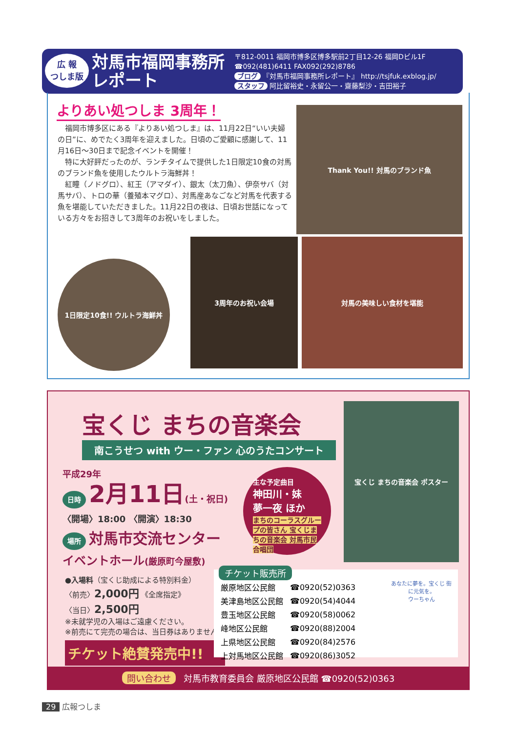広 報
つしま版
対馬市福岡事務所
レポート
〒812-0011 福岡市博多区博多駅前2丁目12-26 福岡Dビル1F
☎092(481)6411 FAX092(292)8786
ブログ 『対馬市福岡事務所レポート』 http://tsjfuk.exblog.jp/
スタッフ 阿比留裕史・永留公一・齋藤梨沙・吉田裕子
よりあい処つしま 3周年！
　福岡市博多区にある『よりあい処つしま』は、11月22日“いい夫婦の日”に、めでたく3周年を迎えました。日頃のご愛顧に感謝して、11月16日～30日まで記念イベントを開催！
　特に大好評だったのが、ランチタイムで提供した1日限定10食の対馬のブランド魚を使用したウルトラ海鮮丼！
　紅瞳（ノドグロ）、紅王（アマダイ）、銀太（太刀魚）、伊奈サバ（対馬サバ）、トロの華（養殖本マグロ）、対馬産あなごなど対馬を代表する魚を堪能していただきました。11月22日の夜は、日頃お世話になっている方々をお招きして3周年のお祝いをしました。
Thank You!! 対馬のブランド魚
1日限定10食!! ウルトラ海鮮丼
3周年のお祝い会場 対馬の美味しい食材を堪能
宝くじ まちの音楽会
南こうせつ with ウー・ファン 心のうたコンサート
平成29年
日時 2月11日(土・祝日)
〈開場〉18:00 〈開演〉18:30
場所 対馬市交流センター
イベントホール(厳原町今屋敷)
主な予定曲目
神田川・妹
夢一夜 ほか
まちのコーラスグループの皆さん 宝くじまちの音楽会 対馬市民合唱団
宝くじ まちの音楽会 ポスター
●入場料（宝くじ助成による特別料金）
〈前売〉2,000円 《全席指定》
〈当日〉2,500円
※未就学児の入場はご遠慮ください。
※前売にて完売の場合は、当日券はありません。
チケット絶賛発売中!!
チケット販売所
| 厳原地区公民館 | ☎0920(52)0363 |
| 美津島地区公民館 | ☎0920(54)4044 |
| 豊玉地区公民館 | ☎0920(58)0062 |
| 峰地区公民館 | ☎0920(88)2004 |
| 上県地区公民館 | ☎0920(84)2576 |
| 上対馬地区公民館 | ☎0920(86)3052 |
あなたに夢を。宝くじ 街に元気を。
ウーちゃん
問い合わせ 対馬市教育委員会 厳原地区公民館 ☎0920(52)0363
29 広報つしま